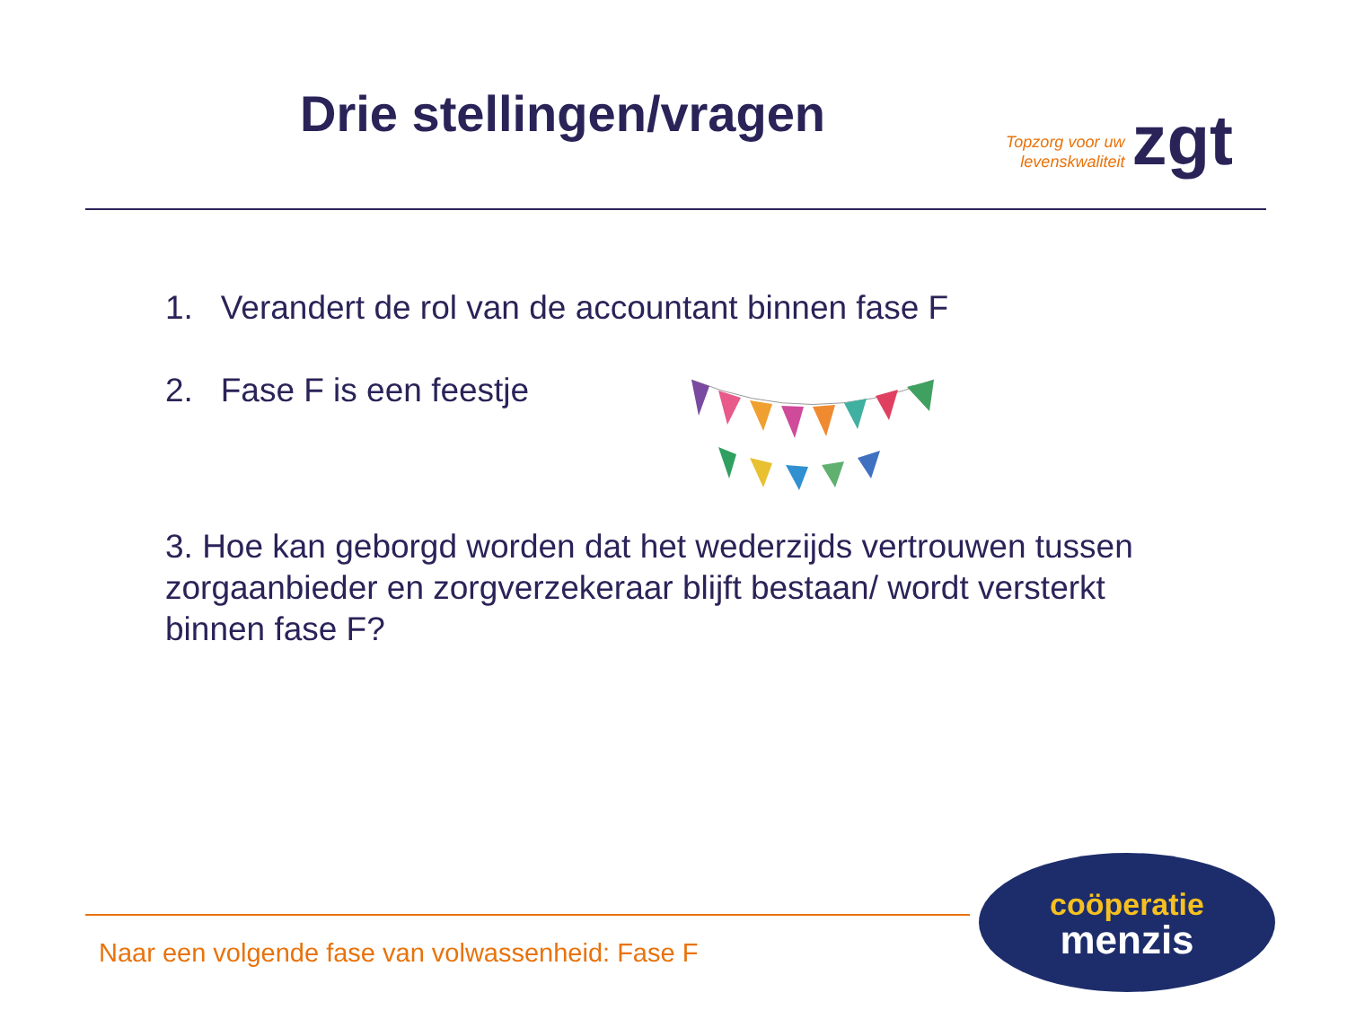Drie stellingen/vragen
Topzorg voor uw
levenskwaliteit
zgt
1. Verandert de rol van de accountant binnen fase F
2. Fase F is een feestje
3. Hoe kan geborgd worden dat het wederzijds vertrouwen tussen zorgaanbieder en zorgverzekeraar blijft bestaan/ wordt versterkt binnen fase F?
Naar een volgende fase van volwassenheid: Fase F
coöperatie
menzis